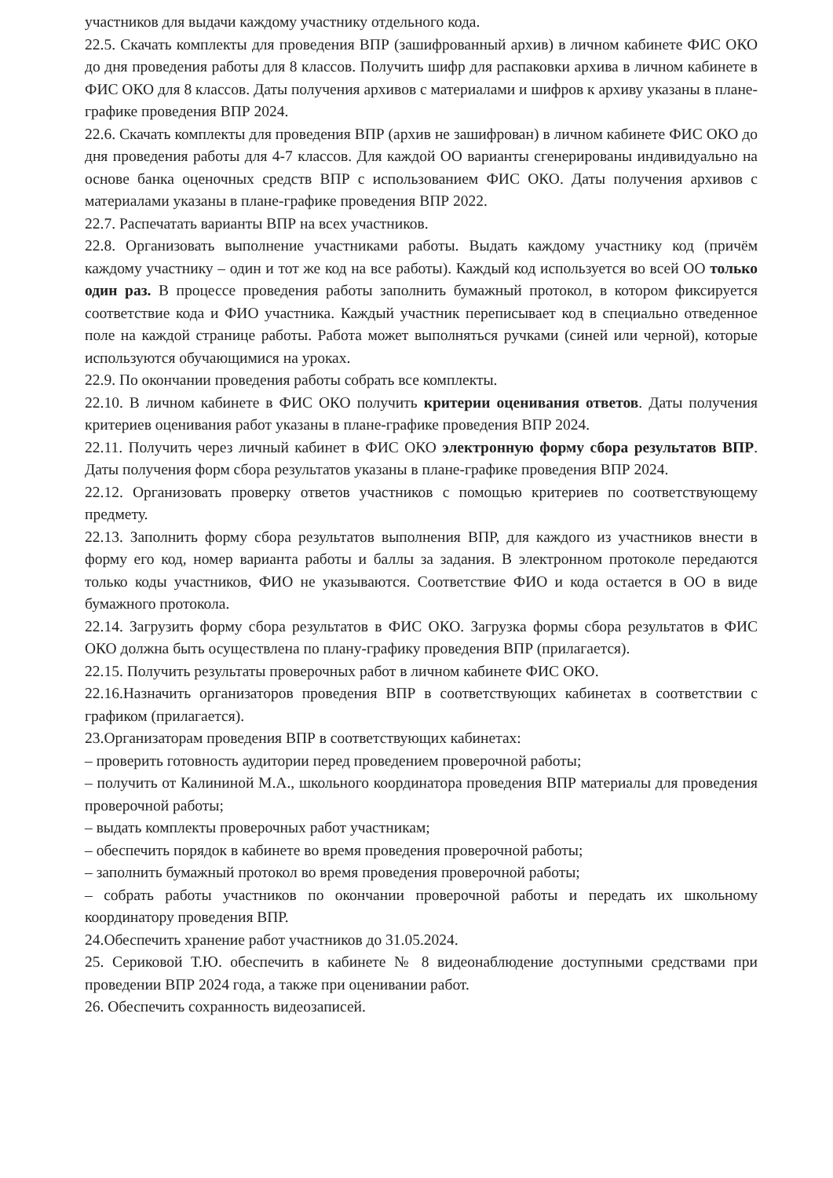участников для выдачи каждому участнику отдельного кода.
22.5. Скачать комплекты для проведения ВПР (зашифрованный архив) в личном кабинете ФИС ОКО до дня проведения работы для 8 классов. Получить шифр для распаковки архива в личном кабинете в ФИС ОКО для 8 классов. Даты получения архивов с материалами и шифров к архиву указаны в плане-графике проведения ВПР 2024.
22.6. Скачать комплекты для проведения ВПР (архив не зашифрован) в личном кабинете ФИС ОКО до дня проведения работы для 4-7 классов. Для каждой ОО варианты сгенерированы индивидуально на основе банка оценочных средств ВПР с использованием ФИС ОКО. Даты получения архивов с материалами указаны в плане-графике проведения ВПР 2022.
22.7. Распечатать варианты ВПР на всех участников.
22.8. Организовать выполнение участниками работы. Выдать каждому участнику код (причём каждому участнику – один и тот же код на все работы). Каждый код используется во всей ОО только один раз. В процессе проведения работы заполнить бумажный протокол, в котором фиксируется соответствие кода и ФИО участника. Каждый участник переписывает код в специально отведенное поле на каждой странице работы. Работа может выполняться ручками (синей или черной), которые используются обучающимися на уроках.
22.9. По окончании проведения работы собрать все комплекты.
22.10. В личном кабинете в ФИС ОКО получить критерии оценивания ответов. Даты получения критериев оценивания работ указаны в плане-графике проведения ВПР 2024.
22.11. Получить через личный кабинет в ФИС ОКО электронную форму сбора результатов ВПР. Даты получения форм сбора результатов указаны в плане-графике проведения ВПР 2024.
22.12. Организовать проверку ответов участников с помощью критериев по соответствующему предмету.
22.13. Заполнить форму сбора результатов выполнения ВПР, для каждого из участников внести в форму его код, номер варианта работы и баллы за задания. В электронном протоколе передаются только коды участников, ФИО не указываются. Соответствие ФИО и кода остается в ОО в виде бумажного протокола.
22.14. Загрузить форму сбора результатов в ФИС ОКО. Загрузка формы сбора результатов в ФИС ОКО должна быть осуществлена по плану-графику проведения ВПР (прилагается).
22.15. Получить результаты проверочных работ в личном кабинете ФИС ОКО.
22.16.Назначить организаторов проведения ВПР в соответствующих кабинетах в соответствии с графиком (прилагается).
23.Организаторам проведения ВПР в соответствующих кабинетах:
– проверить готовность аудитории перед проведением проверочной работы;
– получить от Калининой М.А., школьного координатора проведения ВПР материалы для проведения проверочной работы;
– выдать комплекты проверочных работ участникам;
– обеспечить порядок в кабинете во время проведения проверочной работы;
– заполнить бумажный протокол во время проведения проверочной работы;
– собрать работы участников по окончании проверочной работы и передать их школьному координатору проведения ВПР.
24.Обеспечить хранение работ участников до 31.05.2024.
25. Сериковой Т.Ю. обеспечить в кабинете № 8 видеонаблюдение доступными средствами при проведении ВПР 2024 года, а также при оценивании работ.
26. Обеспечить сохранность видеозаписей.